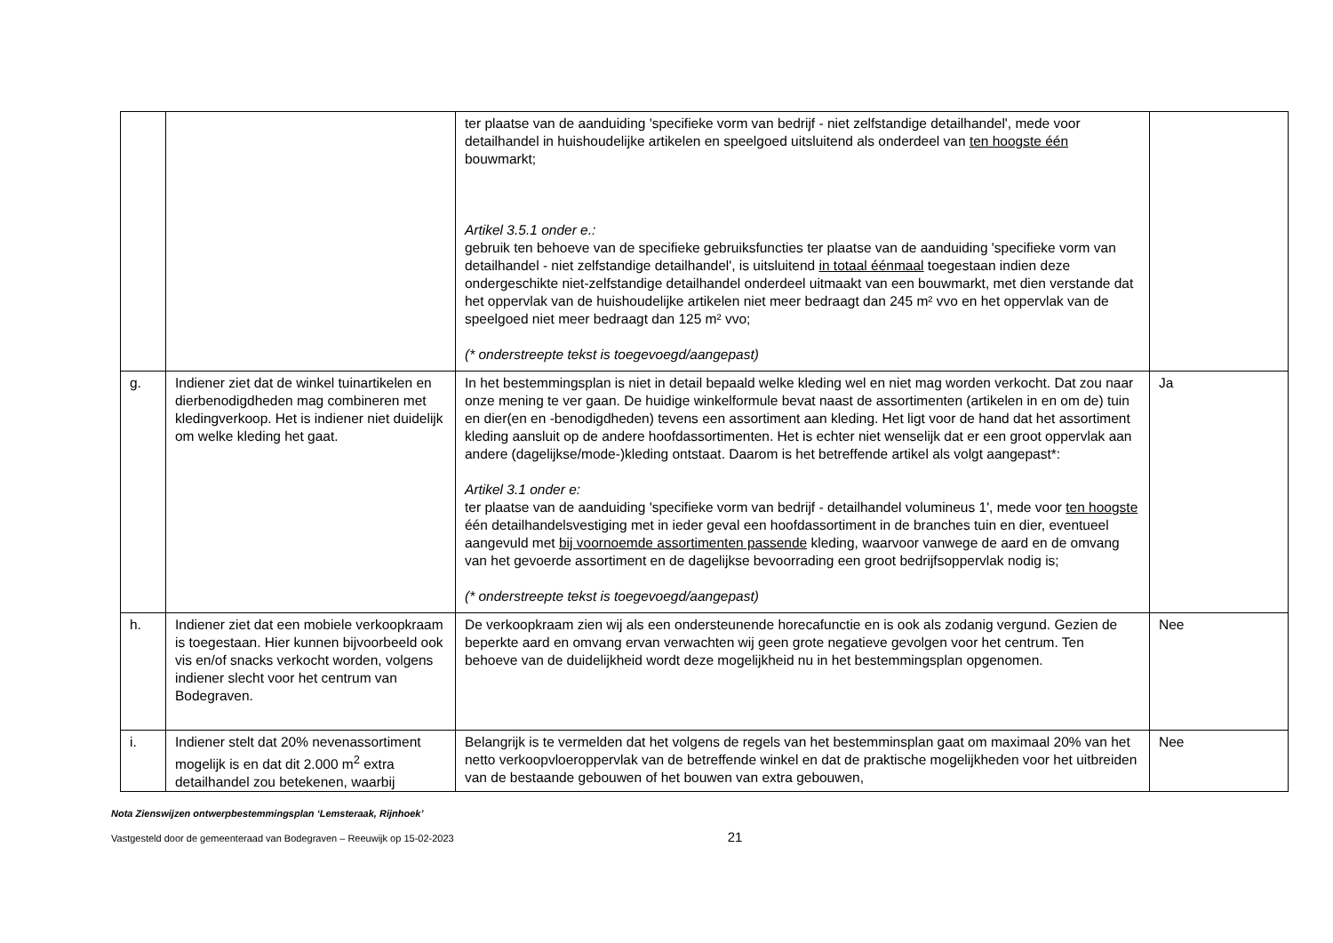| | | ter plaatse van de aanduiding 'specifieke vorm van bedrijf - niet zelfstandige detailhandel', mede voor detailhandel in huishoudelijke artikelen en speelgoed uitsluitend als onderdeel van ten hoogste één bouwmarkt; Artikel 3.5.1 onder e.: gebruik ten behoeve van de specifieke gebruiksfuncties ter plaatse van de aanduiding 'specifieke vorm van detailhandel - niet zelfstandige detailhandel', is uitsluitend in totaal éénmaal toegestaan indien deze ondergeschikte niet-zelfstandige detailhandel onderdeel uitmaakt van een bouwmarkt, met dien verstande dat het oppervlak van de huishoudelijke artikelen niet meer bedraagt dan 245 m² vvo en het oppervlak van de speelgoed niet meer bedraagt dan 125 m² vvo; (* onderstreepte tekst is toegevoegd/aangepast) | |
| g. | Indiener ziet dat de winkel tuinartikelen en dierbenodigdheden mag combineren met kledingverkoop. Het is indiener niet duidelijk om welke kleding het gaat. | In het bestemmingsplan is niet in detail bepaald welke kleding wel en niet mag worden verkocht. Dat zou naar onze mening te ver gaan. De huidige winkelformule bevat naast de assortimenten (artikelen in en om de) tuin en dier(en en -benodigdheden) tevens een assortiment aan kleding. Het ligt voor de hand dat het assortiment kleding aansluit op de andere hoofdassortimenten. Het is echter niet wenselijk dat er een groot oppervlak aan andere (dagelijkse/mode-)kleding ontstaat. Daarom is het betreffende artikel als volgt aangepast*: Artikel 3.1 onder e: ter plaatse van de aanduiding 'specifieke vorm van bedrijf - detailhandel volumineus 1', mede voor ten hoogste één detailhandelsvestiging met in ieder geval een hoofdassortiment in de branches tuin en dier, eventueel aangevuld met bij voornoemde assortimenten passende kleding, waarvoor vanwege de aard en de omvang van het gevoerde assortiment en de dagelijkse bevoorrading een groot bedrijfsoppervlak nodig is; (* onderstreepte tekst is toegevoegd/aangepast) | Ja |
| h. | Indiener ziet dat een mobiele verkoopkraam is toegestaan. Hier kunnen bijvoorbeeld ook vis en/of snacks verkocht worden, volgens indiener slecht voor het centrum van Bodegraven. | De verkoopkraam zien wij als een ondersteunende horecafunctie en is ook als zodanig vergund. Gezien de beperkte aard en omvang ervan verwachten wij geen grote negatieve gevolgen voor het centrum. Ten behoeve van de duidelijkheid wordt deze mogelijkheid nu in het bestemmingsplan opgenomen. | Nee |
| i. | Indiener stelt dat 20% nevenassortiment mogelijk is en dat dit 2.000 m<sup>2</sup> extra detailhandel zou betekenen, waarbij | Belangrijk is te vermelden dat het volgens de regels van het bestemminsplan gaat om maximaal 20% van het netto verkoopvloeroppervlak van de betreffende winkel en dat de praktische mogelijkheden voor het uitbreiden van de bestaande gebouwen of het bouwen van extra gebouwen, | Nee |
Nota Zienswijzen ontwerpbestemmingsplan ‘Lemsteraak, Rijnhoek’
Vastgesteld door de gemeenteraad van Bodegraven – Reeuwijk op 15-02-2023 21